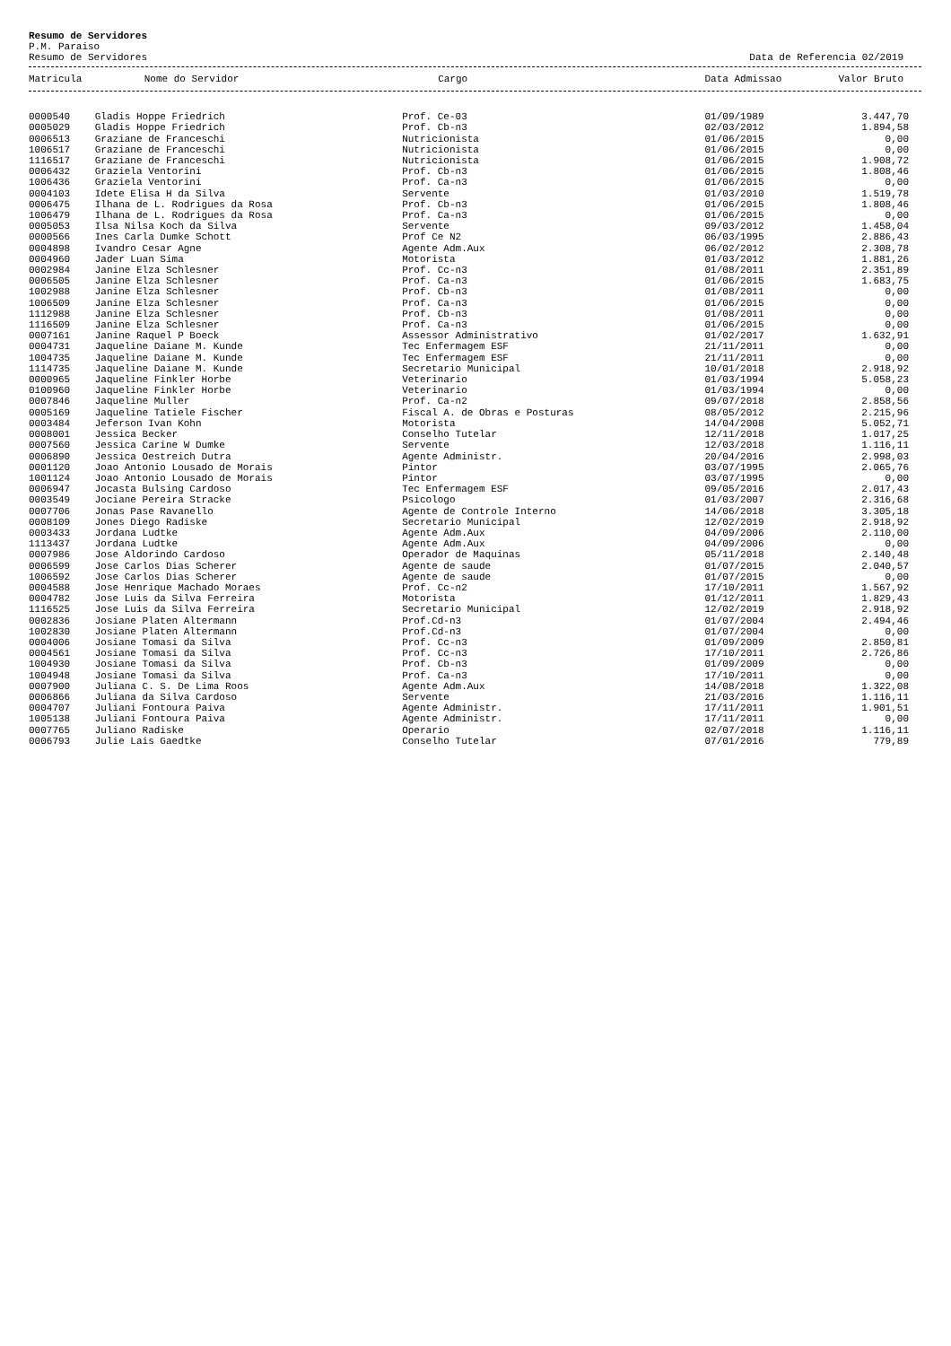Resumo de Servidores
P.M. Paraiso
Resumo de Servidores Data de Referencia 02/2019
| Matricula | Nome do Servidor | Cargo | Data Admissao | Valor Bruto |
| --- | --- | --- | --- | --- |
| 0000540 | Gladis Hoppe Friedrich | Prof. Ce-03 | 01/09/1989 | 3.447,70 |
| 0005029 | Gladis Hoppe Friedrich | Prof. Cb-n3 | 02/03/2012 | 1.894,58 |
| 0006513 | Graziane de Franceschi | Nutricionista | 01/06/2015 | 0,00 |
| 1006517 | Graziane de Franceschi | Nutricionista | 01/06/2015 | 0,00 |
| 1116517 | Graziane de Franceschi | Nutricionista | 01/06/2015 | 1.908,72 |
| 0006432 | Graziela Ventorini | Prof. Cb-n3 | 01/06/2015 | 1.808,46 |
| 1006436 | Graziela Ventorini | Prof. Ca-n3 | 01/06/2015 | 0,00 |
| 0004103 | Idete Elisa H da Silva | Servente | 01/03/2010 | 1.519,78 |
| 0006475 | Ilhana de L. Rodrigues da Rosa | Prof. Cb-n3 | 01/06/2015 | 1.808,46 |
| 1006479 | Ilhana de L. Rodrigues da Rosa | Prof. Ca-n3 | 01/06/2015 | 0,00 |
| 0005053 | Ilsa Nilsa Koch da Silva | Servente | 09/03/2012 | 1.458,04 |
| 0000566 | Ines Carla Dumke Schott | Prof Ce N2 | 06/03/1995 | 2.886,43 |
| 0004898 | Ivandro Cesar Agne | Agente Adm.Aux | 06/02/2012 | 2.308,78 |
| 0004960 | Jader Luan Sima | Motorista | 01/03/2012 | 1.881,26 |
| 0002984 | Janine Elza Schlesner | Prof. Cc-n3 | 01/08/2011 | 2.351,89 |
| 0006505 | Janine Elza Schlesner | Prof. Ca-n3 | 01/06/2015 | 1.683,75 |
| 1002988 | Janine Elza Schlesner | Prof. Cb-n3 | 01/08/2011 | 0,00 |
| 1006509 | Janine Elza Schlesner | Prof. Ca-n3 | 01/06/2015 | 0,00 |
| 1112988 | Janine Elza Schlesner | Prof. Cb-n3 | 01/08/2011 | 0,00 |
| 1116509 | Janine Elza Schlesner | Prof. Ca-n3 | 01/06/2015 | 0,00 |
| 0007161 | Janine Raquel P Boeck | Assessor Administrativo | 01/02/2017 | 1.632,91 |
| 0004731 | Jaqueline Daiane M. Kunde | Tec Enfermagem ESF | 21/11/2011 | 0,00 |
| 1004735 | Jaqueline Daiane M. Kunde | Tec Enfermagem ESF | 21/11/2011 | 0,00 |
| 1114735 | Jaqueline Daiane M. Kunde | Secretario Municipal | 10/01/2018 | 2.918,92 |
| 0000965 | Jaqueline Finkler Horbe | Veterinario | 01/03/1994 | 5.058,23 |
| 0100960 | Jaqueline Finkler Horbe | Veterinario | 01/03/1994 | 0,00 |
| 0007846 | Jaqueline Muller | Prof. Ca-n2 | 09/07/2018 | 2.858,56 |
| 0005169 | Jaqueline Tatiele Fischer | Fiscal A. de Obras e Posturas | 08/05/2012 | 2.215,96 |
| 0003484 | Jeferson Ivan Kohn | Motorista | 14/04/2008 | 5.052,71 |
| 0008001 | Jessica Becker | Conselho Tutelar | 12/11/2018 | 1.017,25 |
| 0007560 | Jessica Carine W Dumke | Servente | 12/03/2018 | 1.116,11 |
| 0006890 | Jessica Oestreich Dutra | Agente Administr. | 20/04/2016 | 2.998,03 |
| 0001120 | Joao Antonio Lousado de Morais | Pintor | 03/07/1995 | 2.065,76 |
| 1001124 | Joao Antonio Lousado de Morais | Pintor | 03/07/1995 | 0,00 |
| 0006947 | Jocasta Bulsing Cardoso | Tec Enfermagem ESF | 09/05/2016 | 2.017,43 |
| 0003549 | Jociane Pereira Stracke | Psicologo | 01/03/2007 | 2.316,68 |
| 0007706 | Jonas Pase Ravanello | Agente de Controle Interno | 14/06/2018 | 3.305,18 |
| 0008109 | Jones Diego Radiske | Secretario Municipal | 12/02/2019 | 2.918,92 |
| 0003433 | Jordana Ludtke | Agente Adm.Aux | 04/09/2006 | 2.110,00 |
| 1113437 | Jordana Ludtke | Agente Adm.Aux | 04/09/2006 | 0,00 |
| 0007986 | Jose Aldorindo Cardoso | Operador de Maquinas | 05/11/2018 | 2.140,48 |
| 0006599 | Jose Carlos Dias Scherer | Agente de saude | 01/07/2015 | 2.040,57 |
| 1006592 | Jose Carlos Dias Scherer | Agente de saude | 01/07/2015 | 0,00 |
| 0004588 | Jose Henrique Machado Moraes | Prof. Cc-n2 | 17/10/2011 | 1.567,92 |
| 0004782 | Jose Luis da Silva Ferreira | Motorista | 01/12/2011 | 1.829,43 |
| 1116525 | Jose Luis da Silva Ferreira | Secretario Municipal | 12/02/2019 | 2.918,92 |
| 0002836 | Josiane Platen Altermann | Prof.Cd-n3 | 01/07/2004 | 2.494,46 |
| 1002830 | Josiane Platen Altermann | Prof.Cd-n3 | 01/07/2004 | 0,00 |
| 0004006 | Josiane Tomasi da Silva | Prof. Cc-n3 | 01/09/2009 | 2.850,81 |
| 0004561 | Josiane Tomasi da Silva | Prof. Cc-n3 | 17/10/2011 | 2.726,86 |
| 1004930 | Josiane Tomasi da Silva | Prof. Cb-n3 | 01/09/2009 | 0,00 |
| 1004948 | Josiane Tomasi da Silva | Prof. Ca-n3 | 17/10/2011 | 0,00 |
| 0007900 | Juliana C. S. De Lima Roos | Agente Adm.Aux | 14/08/2018 | 1.322,08 |
| 0006866 | Juliana da Silva Cardoso | Servente | 21/03/2016 | 1.116,11 |
| 0004707 | Juliani Fontoura Paiva | Agente Administr. | 17/11/2011 | 1.901,51 |
| 1005138 | Juliani Fontoura Paiva | Agente Administr. | 17/11/2011 | 0,00 |
| 0007765 | Juliano Radiske | Operario | 02/07/2018 | 1.116,11 |
| 0006793 | Julie Lais Gaedtke | Conselho Tutelar | 07/01/2016 | 779,89 |